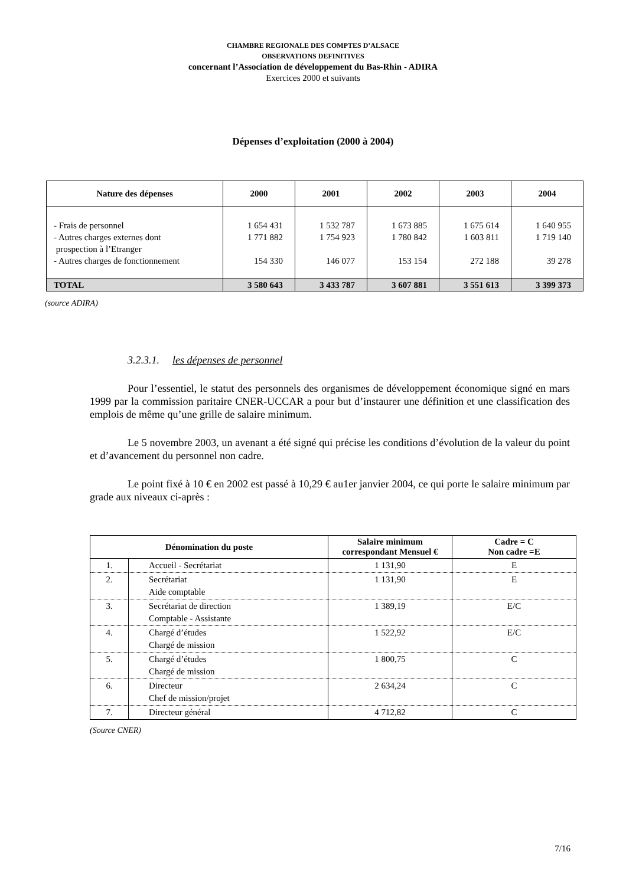CHAMBRE REGIONALE DES COMPTES D’ALSACE
OBSERVATIONS DEFINITIVES
concernant l’Association de développement du Bas-Rhin - ADIRA
Exercices 2000 et suivants
Dépenses d’exploitation (2000 à 2004)
| Nature des dépenses | 2000 | 2001 | 2002 | 2003 | 2004 |
| --- | --- | --- | --- | --- | --- |
| - Frais de personnel - Autres charges externes dont prospection à l’Etranger - Autres charges de fonctionnement | 1 654 431 1 771 882 154 330 | 1 532 787 1 754 923 146 077 | 1 673 885 1 780 842 153 154 | 1 675 614 1 603 811 272 188 | 1 640 955 1 719 140 39 278 |
| TOTAL | 3 580 643 | 3 433 787 | 3 607 881 | 3 551 613 | 3 399 373 |
(source ADIRA)
3.2.3.1. les dépenses de personnel
Pour l’essentiel, le statut des personnels des organismes de développement économique signé en mars 1999 par la commission paritaire CNER-UCCAR a pour but d’instaurer une définition et une classification des emplois de même qu’une grille de salaire minimum.
Le 5 novembre 2003, un avenant a été signé qui précise les conditions d’évolution de la valeur du point et d’avancement du personnel non cadre.
Le point fixé à 10 € en 2002 est passé à 10,29 € au1er janvier 2004, ce qui porte le salaire minimum par grade aux niveaux ci-après :
| Dénomination du poste | | Salaire minimum correspondant Mensuel € | Cadre = C Non cadre =E |
| --- | --- | --- | --- |
| 1. | Accueil - Secrétariat | 1 131,90 | E |
| 2. | Secrétariat Aide comptable | 1 131,90 | E |
| 3. | Secrétariat de direction Comptable - Assistante | 1 389,19 | E/C |
| 4. | Chargé d’études Chargé de mission | 1 522,92 | E/C |
| 5. | Chargé d’études Chargé de mission | 1 800,75 | C |
| 6. | Directeur Chef de mission/projet | 2 634,24 | C |
| 7. | Directeur général | 4 712,82 | C |
(Source CNER)
7/16